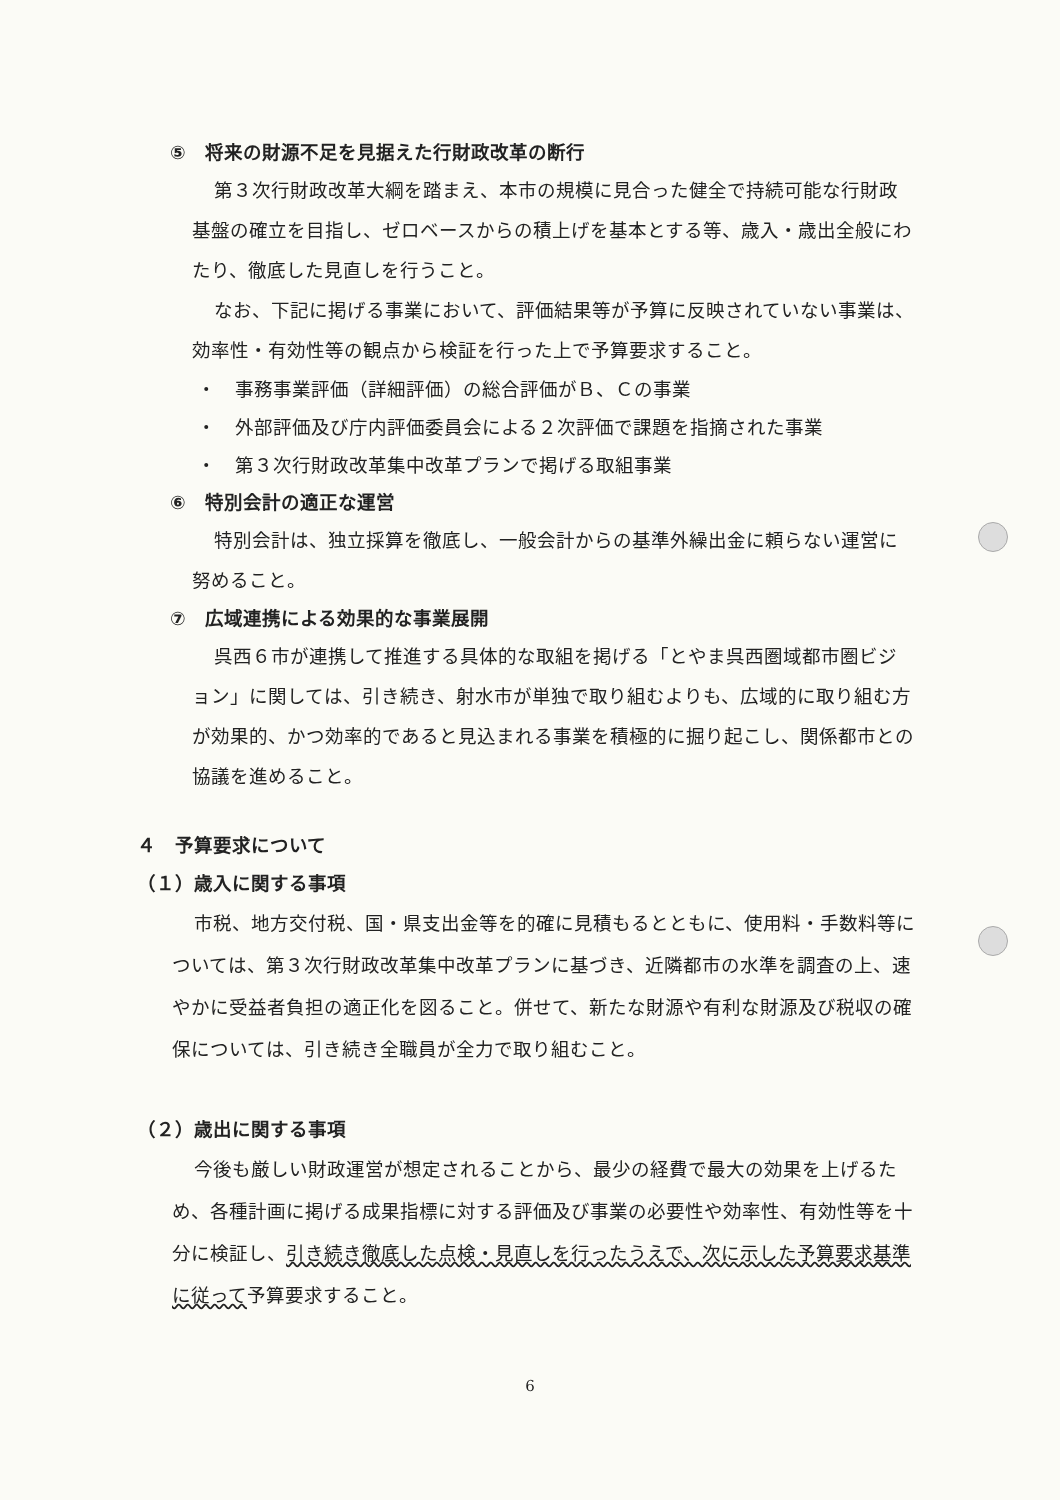⑤　将来の財源不足を見据えた行財政改革の断行
第３次行財政改革大綱を踏まえ、本市の規模に見合った健全で持続可能な行財政基盤の確立を目指し、ゼロベースからの積上げを基本とする等、歳入・歳出全般にわたり、徹底した見直しを行うこと。
なお、下記に掲げる事業において、評価結果等が予算に反映されていない事業は、効率性・有効性等の観点から検証を行った上で予算要求すること。
・　事務事業評価（詳細評価）の総合評価がＢ、Ｃの事業
・　外部評価及び庁内評価委員会による２次評価で課題を指摘された事業
・　第３次行財政改革集中改革プランで掲げる取組事業
⑥　特別会計の適正な運営
特別会計は、独立採算を徹底し、一般会計からの基準外繰出金に頼らない運営に努めること。
⑦　広域連携による効果的な事業展開
呉西６市が連携して推進する具体的な取組を掲げる「とやま呉西圏域都市圏ビジョン」に関しては、引き続き、射水市が単独で取り組むよりも、広域的に取り組む方が効果的、かつ効率的であると見込まれる事業を積極的に掘り起こし、関係都市との協議を進めること。
４　予算要求について
（１）歳入に関する事項
市税、地方交付税、国・県支出金等を的確に見積もるとともに、使用料・手数料等については、第３次行財政改革集中改革プランに基づき、近隣都市の水準を調査の上、速やかに受益者負担の適正化を図ること。併せて、新たな財源や有利な財源及び税収の確保については、引き続き全職員が全力で取り組むこと。
（２）歳出に関する事項
今後も厳しい財政運営が想定されることから、最少の経費で最大の効果を上げるため、各種計画に掲げる成果指標に対する評価及び事業の必要性や効率性、有効性等を十分に検証し、引き続き徹底した点検・見直しを行ったうえで、次に示した予算要求基準に従って予算要求すること。
6